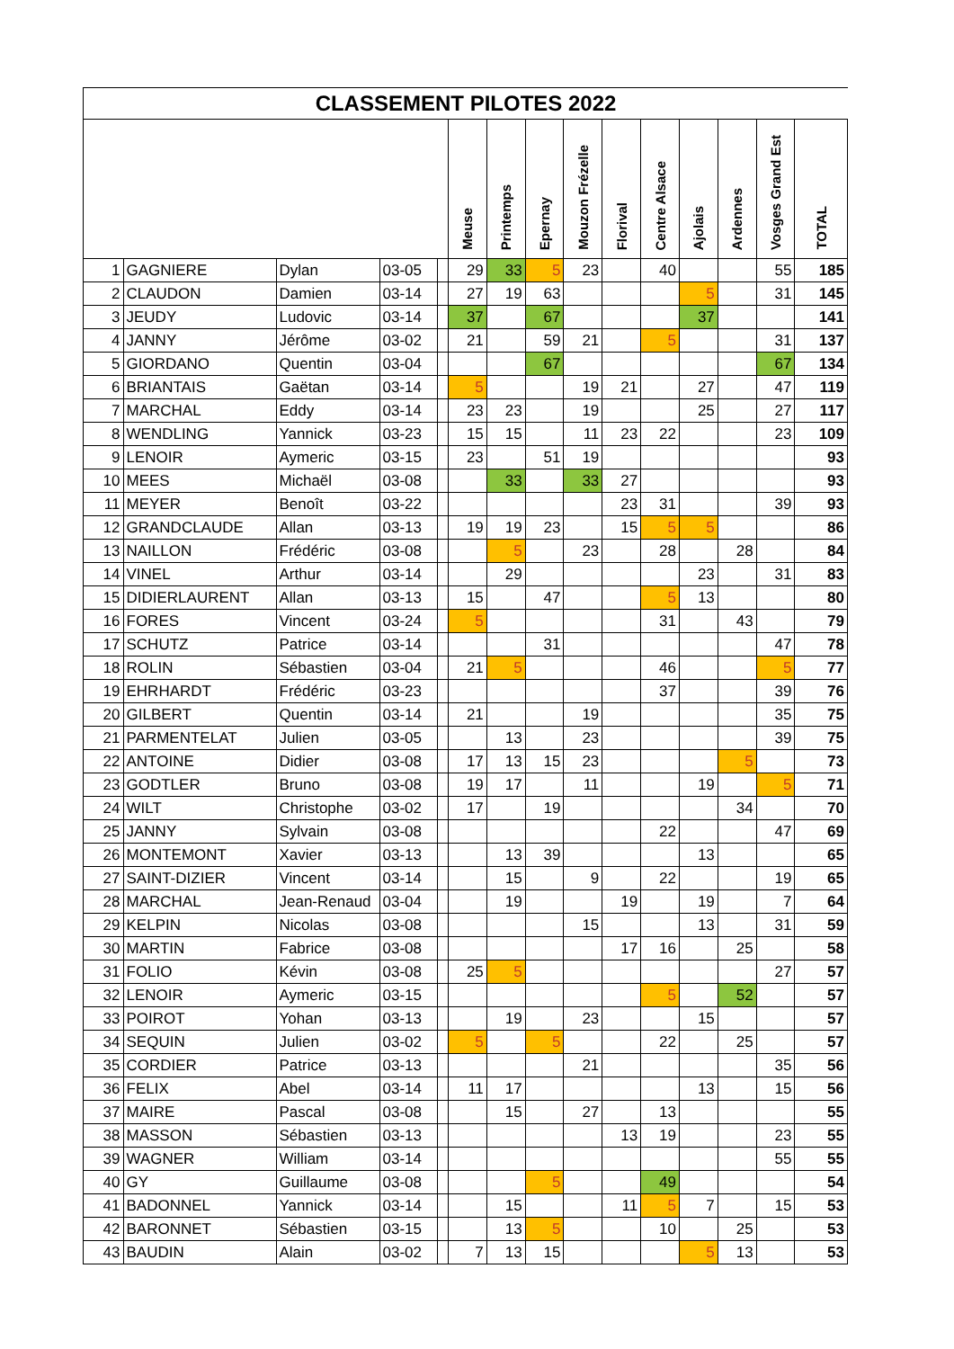CLASSEMENT PILOTES 2022
| | | | | | Meuse | Printemps | Epernay | Mouzon Frézelle | Florival | Centre Alsace | Ajolais | Ardennes | Vosges Grand Est | TOTAL |
| --- | --- | --- | --- | --- | --- | --- | --- | --- | --- | --- | --- | --- | --- | --- |
| 1 | GAGNIERE | Dylan | 03-05 | | 29 | 33 | 5 | 23 | | 40 | | | 55 | 185 |
| 2 | CLAUDON | Damien | 03-14 | | 27 | 19 | 63 | | | | 5 | | 31 | 145 |
| 3 | JEUDY | Ludovic | 03-14 | | 37 | | 67 | | | | 37 | | | 141 |
| 4 | JANNY | Jérôme | 03-02 | | 21 | | 59 | 21 | | 5 | | | 31 | 137 |
| 5 | GIORDANO | Quentin | 03-04 | | | | 67 | | | | | | 67 | 134 |
| 6 | BRIANTAIS | Gaëtan | 03-14 | | 5 | | | 19 | 21 | | 27 | | 47 | 119 |
| 7 | MARCHAL | Eddy | 03-14 | | 23 | 23 | | 19 | | | 25 | | 27 | 117 |
| 8 | WENDLING | Yannick | 03-23 | | 15 | 15 | | 11 | 23 | 22 | | | 23 | 109 |
| 9 | LENOIR | Aymeric | 03-15 | | 23 | | 51 | 19 | | | | | | 93 |
| 10 | MEES | Michaël | 03-08 | | | 33 | | 33 | 27 | | | | | 93 |
| 11 | MEYER | Benoît | 03-22 | | | | | | 23 | 31 | | | 39 | 93 |
| 12 | GRANDCLAUDE | Allan | 03-13 | | 19 | 19 | 23 | | 15 | 5 | 5 | | | 86 |
| 13 | NAILLON | Frédéric | 03-08 | | | 5 | | 23 | | 28 | | 28 | | 84 |
| 14 | VINEL | Arthur | 03-14 | | | 29 | | | | | 23 | | 31 | 83 |
| 15 | DIDIERLAURENT | Allan | 03-13 | | 15 | | 47 | | | 5 | 13 | | | 80 |
| 16 | FORES | Vincent | 03-24 | | 5 | | | | | 31 | | 43 | | 79 |
| 17 | SCHUTZ | Patrice | 03-14 | | | | 31 | | | | | | 47 | 78 |
| 18 | ROLIN | Sébastien | 03-04 | | 21 | 5 | | | | 46 | | | 5 | 77 |
| 19 | EHRHARDT | Frédéric | 03-23 | | | | | | | 37 | | | 39 | 76 |
| 20 | GILBERT | Quentin | 03-14 | | 21 | | | 19 | | | | | 35 | 75 |
| 21 | PARMENTELAT | Julien | 03-05 | | | 13 | | 23 | | | | | 39 | 75 |
| 22 | ANTOINE | Didier | 03-08 | | 17 | 13 | 15 | 23 | | | | 5 | | 73 |
| 23 | GODTLER | Bruno | 03-08 | | 19 | 17 | | 11 | | | 19 | | 5 | 71 |
| 24 | WILT | Christophe | 03-02 | | 17 | | 19 | | | | | 34 | | 70 |
| 25 | JANNY | Sylvain | 03-08 | | | | | | | 22 | | | 47 | 69 |
| 26 | MONTEMONT | Xavier | 03-13 | | | 13 | 39 | | | | 13 | | | 65 |
| 27 | SAINT-DIZIER | Vincent | 03-14 | | | 15 | | 9 | | 22 | | | 19 | 65 |
| 28 | MARCHAL | Jean-Renaud | 03-04 | | | 19 | | | 19 | | 19 | | 7 | 64 |
| 29 | KELPIN | Nicolas | 03-08 | | | | | 15 | | | 13 | | 31 | 59 |
| 30 | MARTIN | Fabrice | 03-08 | | | | | | 17 | 16 | | 25 | | 58 |
| 31 | FOLIO | Kévin | 03-08 | | 25 | 5 | | | | | | | 27 | 57 |
| 32 | LENOIR | Aymeric | 03-15 | | | | | | | 5 | | 52 | | 57 |
| 33 | POIROT | Yohan | 03-13 | | | 19 | | 23 | | | 15 | | | 57 |
| 34 | SEQUIN | Julien | 03-02 | | 5 | | 5 | | | 22 | | 25 | | 57 |
| 35 | CORDIER | Patrice | 03-13 | | | | | 21 | | | | | 35 | 56 |
| 36 | FELIX | Abel | 03-14 | | 11 | 17 | | | | | 13 | | 15 | 56 |
| 37 | MAIRE | Pascal | 03-08 | | | 15 | | 27 | | 13 | | | | 55 |
| 38 | MASSON | Sébastien | 03-13 | | | | | | 13 | 19 | | | 23 | 55 |
| 39 | WAGNER | William | 03-14 | | | | | | | | | | 55 | 55 |
| 40 | GY | Guillaume | 03-08 | | | | 5 | | | 49 | | | | 54 |
| 41 | BADONNEL | Yannick | 03-14 | | | 15 | | | 11 | 5 | 7 | | 15 | 53 |
| 42 | BARONNET | Sébastien | 03-15 | | | 13 | 5 | | | 10 | | 25 | | 53 |
| 43 | BAUDIN | Alain | 03-02 | | 7 | 13 | 15 | | | | 5 | 13 | | 53 |